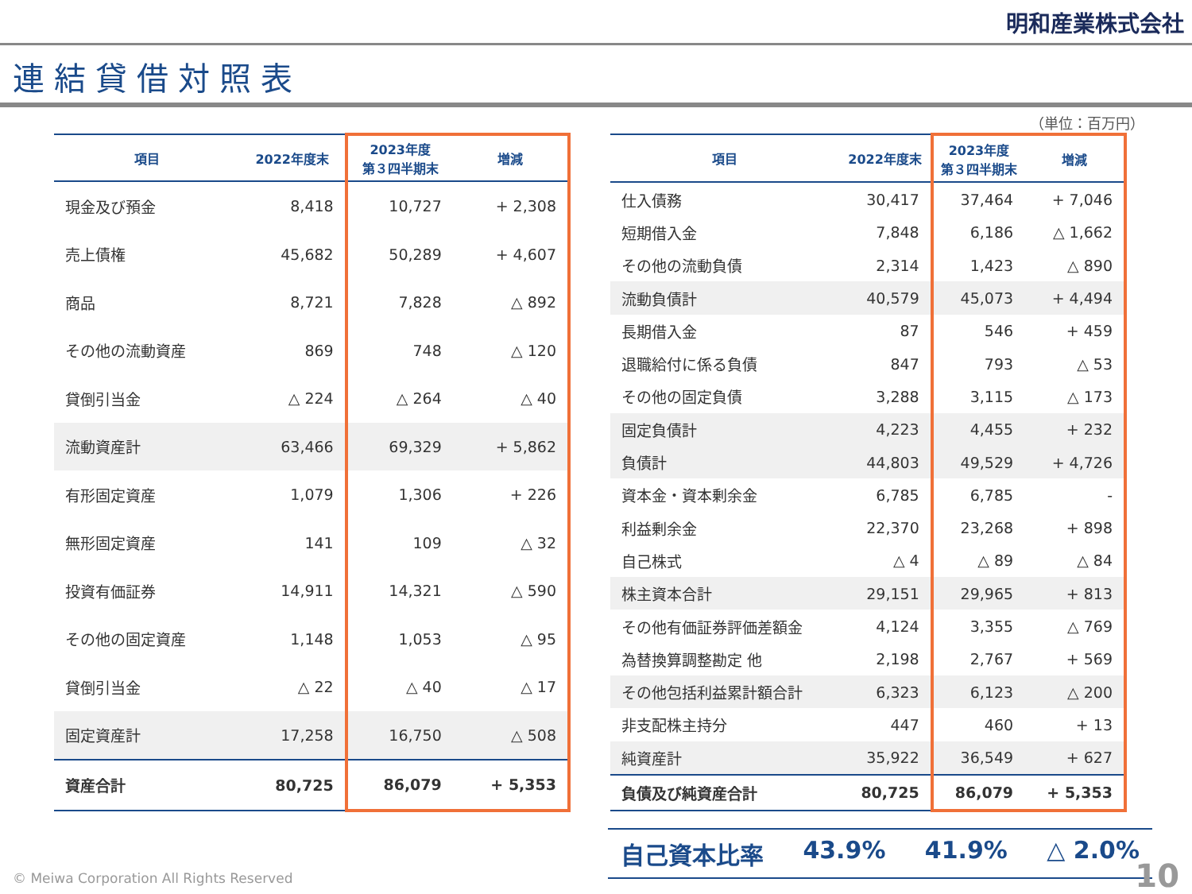明和産業株式会社
連結貸借対照表
（単位：百万円）
| 項目 | 2022年度末 | 2023年度 第３四半期末 | 増減 |
| --- | --- | --- | --- |
| 現金及び預金 | 8,418 | 10,727 | + 2,308 |
| 売上債権 | 45,682 | 50,289 | + 4,607 |
| 商品 | 8,721 | 7,828 | △ 892 |
| その他の流動資産 | 869 | 748 | △ 120 |
| 貸倒引当金 | △ 224 | △ 264 | △ 40 |
| 流動資産計 | 63,466 | 69,329 | + 5,862 |
| 有形固定資産 | 1,079 | 1,306 | + 226 |
| 無形固定資産 | 141 | 109 | △ 32 |
| 投資有価証券 | 14,911 | 14,321 | △ 590 |
| その他の固定資産 | 1,148 | 1,053 | △ 95 |
| 貸倒引当金 | △ 22 | △ 40 | △ 17 |
| 固定資産計 | 17,258 | 16,750 | △ 508 |
| 資産合計 | 80,725 | 86,079 | + 5,353 |
| 項目 | 2022年度末 | 2023年度 第３四半期末 | 増減 |
| --- | --- | --- | --- |
| 仕入債務 | 30,417 | 37,464 | + 7,046 |
| 短期借入金 | 7,848 | 6,186 | △ 1,662 |
| その他の流動負債 | 2,314 | 1,423 | △ 890 |
| 流動負債計 | 40,579 | 45,073 | + 4,494 |
| 長期借入金 | 87 | 546 | + 459 |
| 退職給付に係る負債 | 847 | 793 | △ 53 |
| その他の固定負債 | 3,288 | 3,115 | △ 173 |
| 固定負債計 | 4,223 | 4,455 | + 232 |
| 負債計 | 44,803 | 49,529 | + 4,726 |
| 資本金・資本剰余金 | 6,785 | 6,785 | - |
| 利益剰余金 | 22,370 | 23,268 | + 898 |
| 自己株式 | △ 4 | △ 89 | △ 84 |
| 株主資本合計 | 29,151 | 29,965 | + 813 |
| その他有価証券評価差額金 | 4,124 | 3,355 | △ 769 |
| 為替換算調整勘定 他 | 2,198 | 2,767 | + 569 |
| その他包括利益累計額合計 | 6,323 | 6,123 | △ 200 |
| 非支配株主持分 | 447 | 460 | + 13 |
| 純資産計 | 35,922 | 36,549 | + 627 |
| 負債及び純資産合計 | 80,725 | 86,079 | + 5,353 |
自己資本比率 43.9% 41.9% △ 2.0%
© Meiwa Corporation All Rights Reserved
10